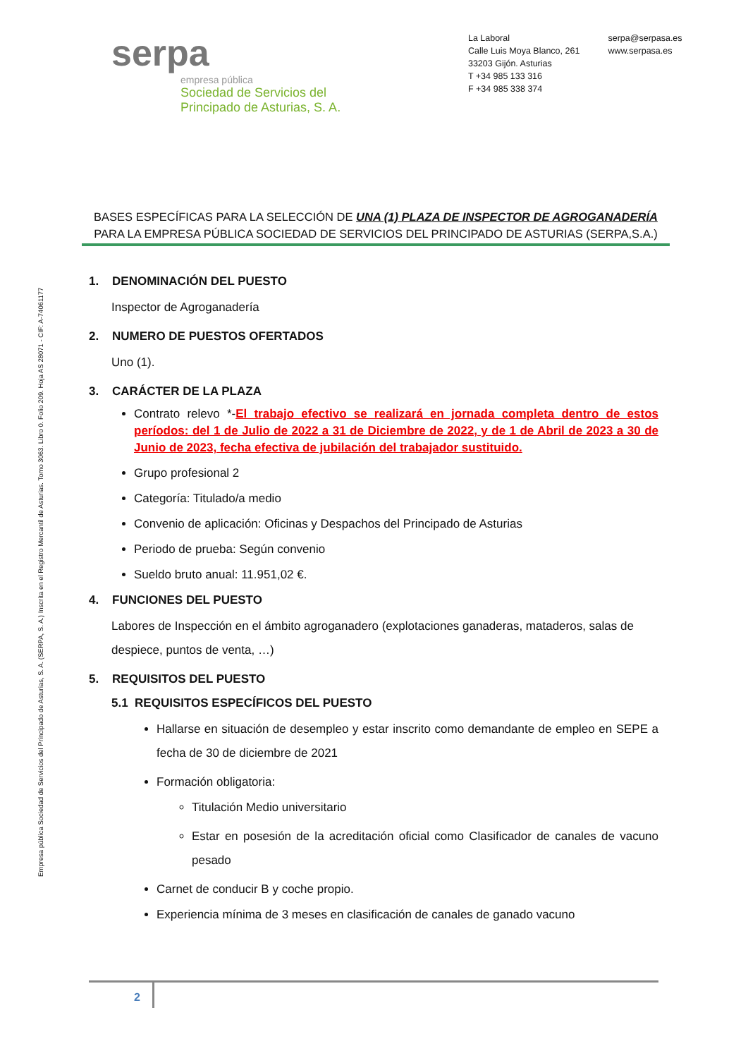serpa
empresa pública
Sociedad de Servicios del
Principado de Asturias, S. A.
La Laboral
Calle Luis Moya Blanco, 261
33203 Gijón. Asturias
T +34 985 133 316
F +34 985 338 374
serpa@serpasa.es
www.serpasa.es
Empresa pública Sociedad de Servicios del Principado de Asturias, S. A. (SERPA, S. A.) Inscrita en el Registro Mercantil de Asturias. Tomo 3063. Libro 0. Folio 209. Hoja AS 28071 - CIF: A-74061177
BASES ESPECÍFICAS PARA LA SELECCIÓN DE UNA (1) PLAZA DE INSPECTOR DE AGROGANADERÍA
PARA LA EMPRESA PÚBLICA SOCIEDAD DE SERVICIOS DEL PRINCIPADO DE ASTURIAS (SERPA,S.A.)
1. DENOMINACIÓN DEL PUESTO
Inspector de Agroganadería
2. NUMERO DE PUESTOS OFERTADOS
Uno (1).
3. CARÁCTER DE LA PLAZA
Contrato relevo *-El trabajo efectivo se realizará en jornada completa dentro de estos períodos: del 1 de Julio de 2022 a 31 de Diciembre de 2022, y de 1 de Abril de 2023 a 30 de Junio de 2023, fecha efectiva de jubilación del trabajador sustituido.
Grupo profesional 2
Categoría: Titulado/a medio
Convenio de aplicación: Oficinas y Despachos del Principado de Asturias
Periodo de prueba: Según convenio
Sueldo bruto anual: 11.951,02 €.
4. FUNCIONES DEL PUESTO
Labores de Inspección en el ámbito agroganadero (explotaciones ganaderas, mataderos, salas de despiece, puntos de venta, …)
5. REQUISITOS DEL PUESTO
5.1 REQUISITOS ESPECÍFICOS DEL PUESTO
Hallarse en situación de desempleo y estar inscrito como demandante de empleo en SEPE a fecha de 30 de diciembre de 2021
Formación obligatoria:
Titulación Medio universitario
Estar en posesión de la acreditación oficial como Clasificador de canales de vacuno pesado
Carnet de conducir B y coche propio.
Experiencia mínima de 3 meses en clasificación de canales de ganado vacuno
2